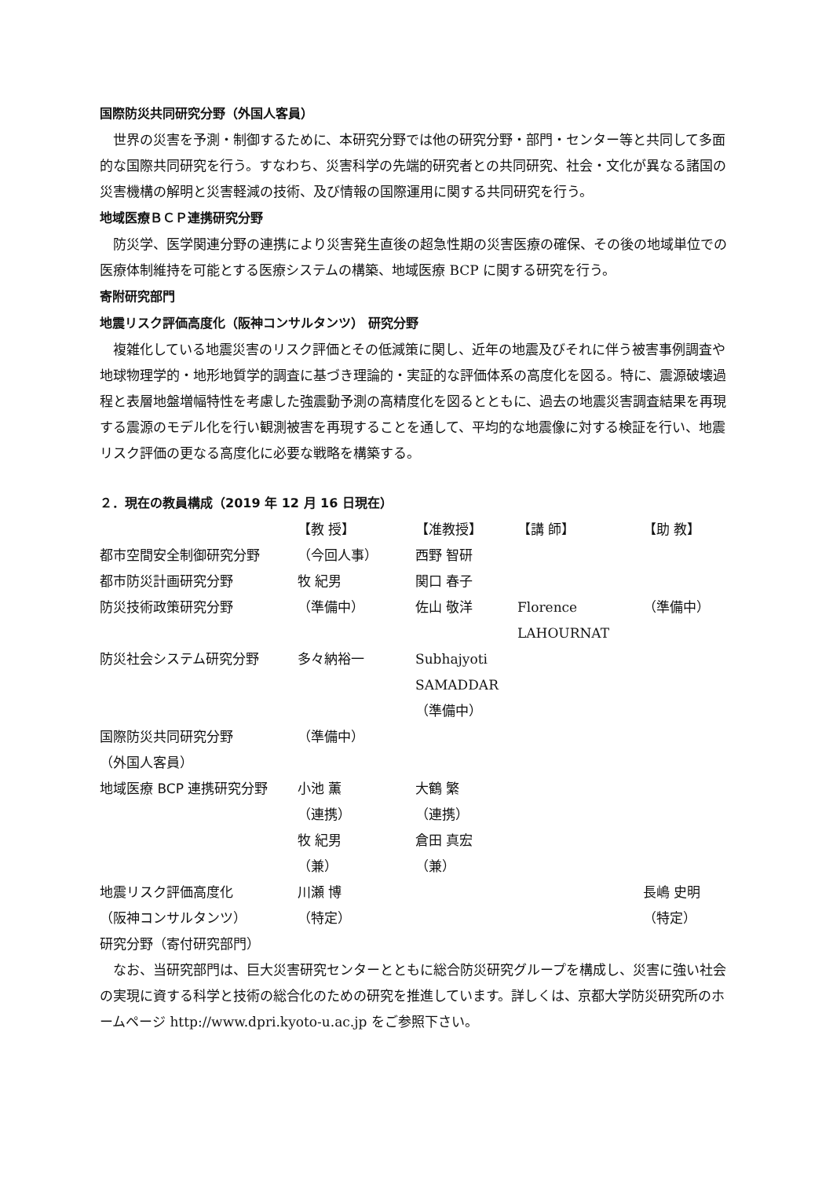国際防災共同研究分野（外国人客員）
世界の災害を予測・制御するために、本研究分野では他の研究分野・部門・センター等と共同して多面的な国際共同研究を行う。すなわち、災害科学の先端的研究者との共同研究、社会・文化が異なる諸国の災害機構の解明と災害軽減の技術、及び情報の国際運用に関する共同研究を行う。
地域医療ＢＣＰ連携研究分野
防災学、医学関連分野の連携により災害発生直後の超急性期の災害医療の確保、その後の地域単位での医療体制維持を可能とする医療システムの構築、地域医療 BCP に関する研究を行う。
寄附研究部門
地震リスク評価高度化（阪神コンサルタンツ） 研究分野
複雑化している地震災害のリスク評価とその低減策に関し、近年の地震及びそれに伴う被害事例調査や地球物理学的・地形地質学的調査に基づき理論的・実証的な評価体系の高度化を図る。特に、震源破壊過程と表層地盤増幅特性を考慮した強震動予測の高精度化を図るとともに、過去の地震災害調査結果を再現する震源のモデル化を行い観測被害を再現することを通して、平均的な地震像に対する検証を行い、地震リスク評価の更なる高度化に必要な戦略を構築する。
２．現在の教員構成（2019 年 12 月 16 日現在）
| | 【教 授】 | 【准教授】 | 【講 師】 | 【助 教】 |
| 都市空間安全制御研究分野 | （今回人事） | 西野 智研 | | |
| 都市防災計画研究分野 | 牧 紀男 | 関口 春子 | | |
| 防災技術政策研究分野 | （準備中） | 佐山 敬洋 | Florence LAHOURNAT | （準備中） |
| 防災社会システム研究分野 | 多々納裕一 | Subhajyoti SAMADDAR （準備中） | | |
| 国際防災共同研究分野 （外国人客員） | （準備中） | | | |
| 地域医療 BCP 連携研究分野 | 小池 薫 （連携） 牧 紀男 （兼） | 大鶴 繁 （連携） 倉田 真宏 （兼） | | |
| 地震リスク評価高度化 （阪神コンサルタンツ） 研究分野（寄付研究部門） | 川瀬 博 （特定） | | | 長嶋 史明 （特定） |
なお、当研究部門は、巨大災害研究センターとともに総合防災研究グループを構成し、災害に強い社会の実現に資する科学と技術の総合化のための研究を推進しています。詳しくは、京都大学防災研究所のホームページ http://www.dpri.kyoto-u.ac.jp をご参照下さい。